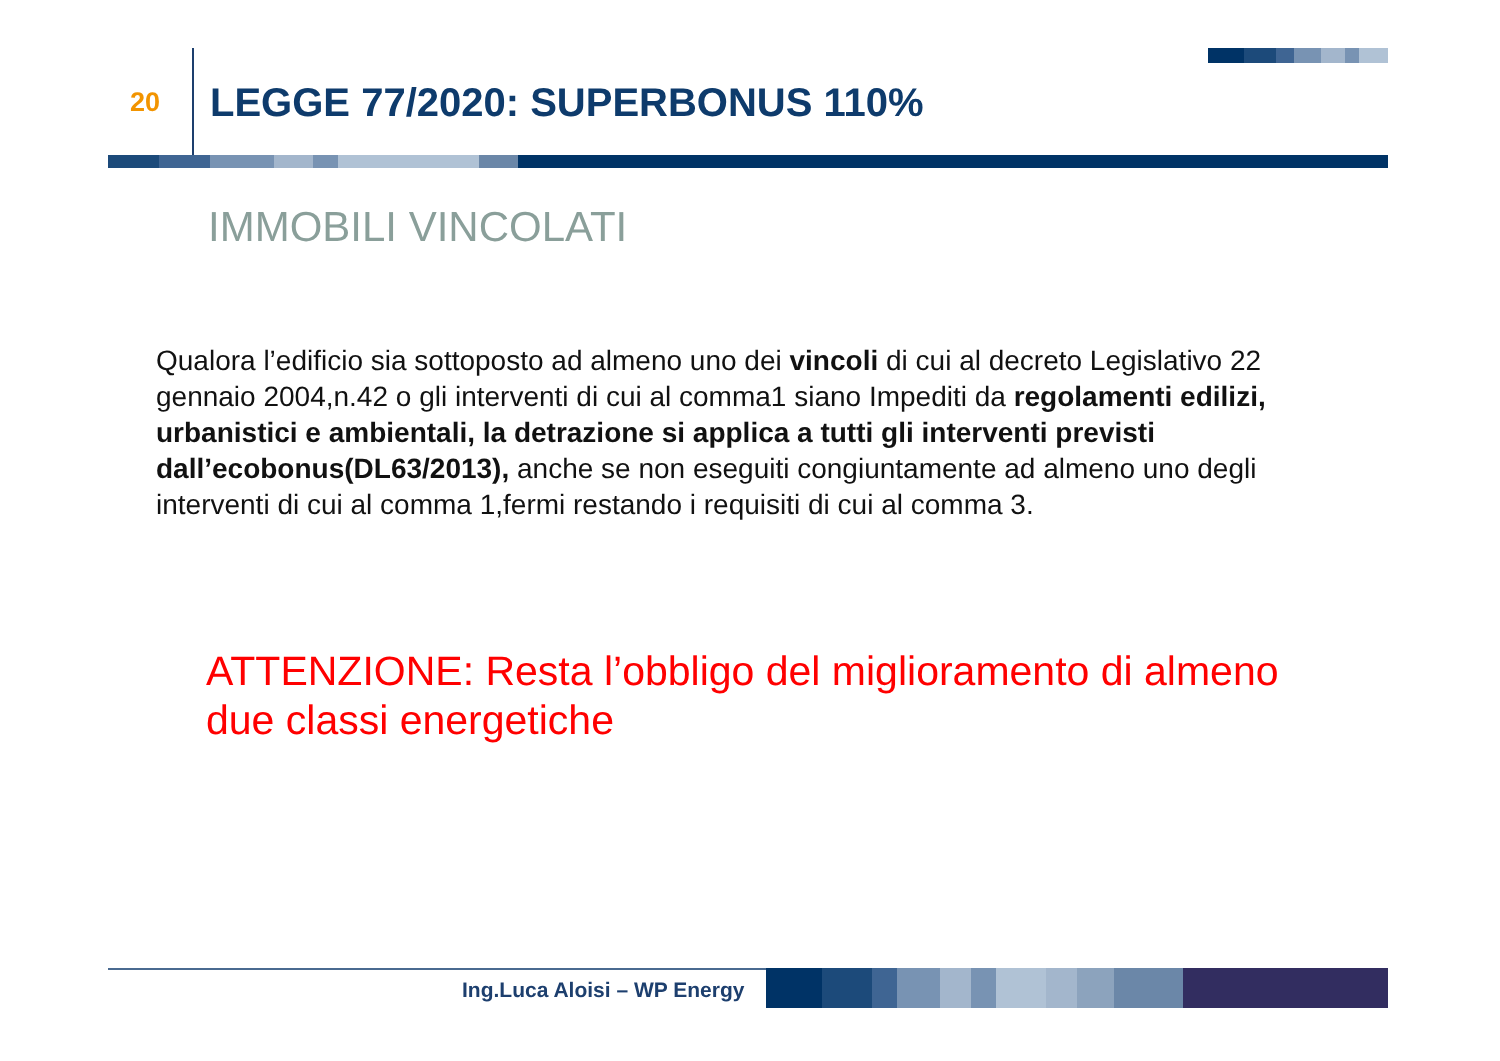20 LEGGE 77/2020: SUPERBONUS 110%
IMMOBILI VINCOLATI
Qualora l’edificio sia sottoposto ad almeno uno dei vincoli di cui al decreto Legislativo 22 gennaio 2004,n.42 o gli interventi di cui al comma1 siano Impediti da regolamenti edilizi, urbanistici e ambientali, la detrazione si applica a tutti gli interventi previsti dall’ecobonus(DL63/2013), anche se non eseguiti congiuntamente ad almeno uno degli interventi di cui al comma 1,fermi restando i requisiti di cui al comma 3.
ATTENZIONE: Resta l’obbligo del miglioramento di almeno due classi energetiche
Ing.Luca Aloisi – WP Energy